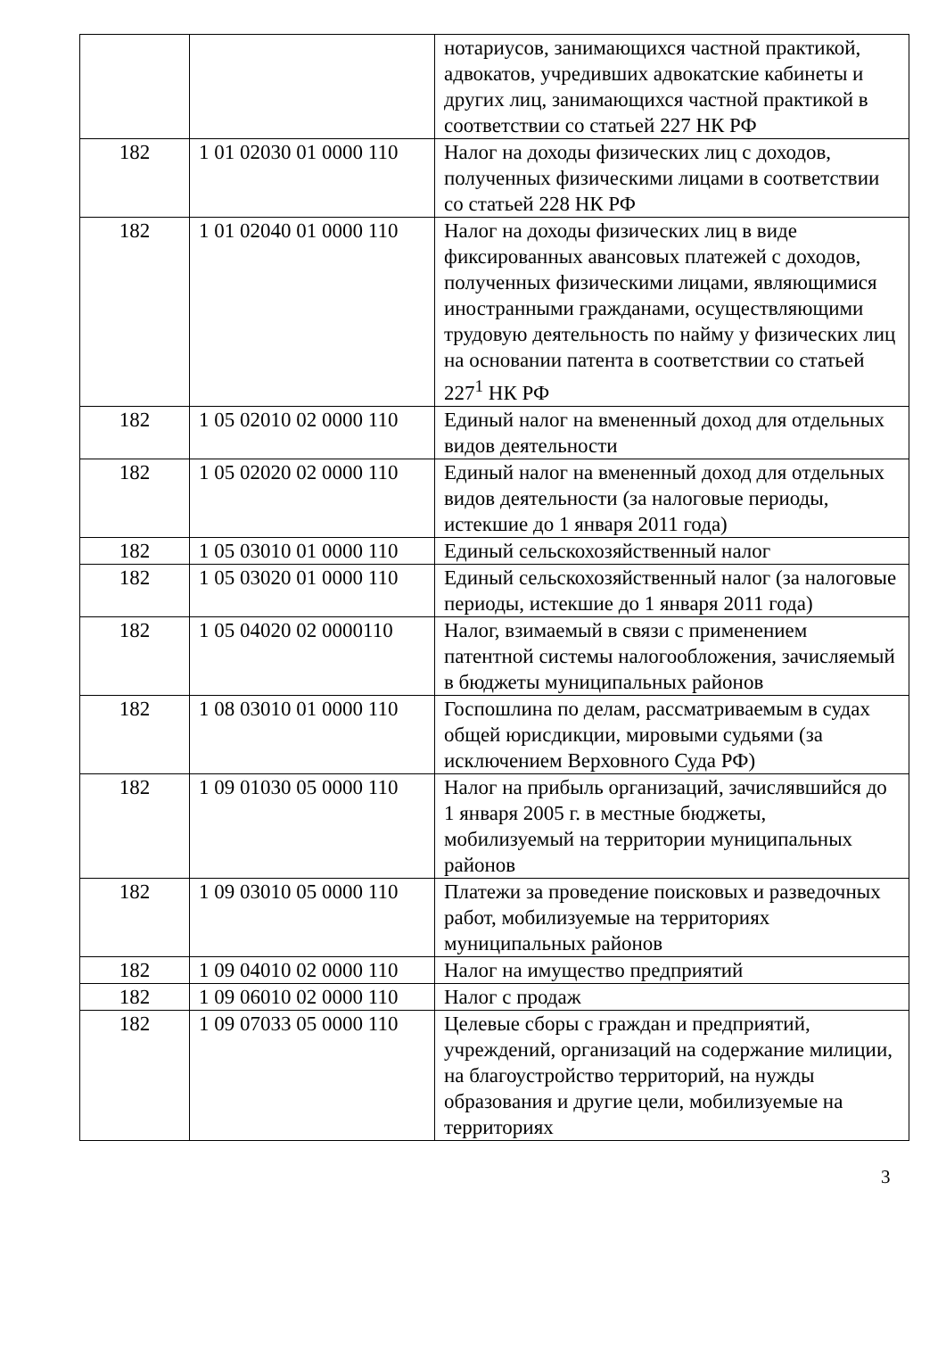| | | нотариусов, занимающихся частной практикой, адвокатов, учредивших адвокатские кабинеты и других лиц, занимающихся частной практикой в соответствии со статьей 227 НК РФ |
| 182 | 1 01 02030 01 0000 110 | Налог на доходы физических лиц с доходов, полученных физическими лицами в соответствии со статьей 228 НК РФ |
| 182 | 1 01 02040 01 0000 110 | Налог на доходы физических лиц в виде фиксированных авансовых платежей с доходов, полученных физическими лицами, являющимися иностранными гражданами, осуществляющими трудовую деятельность по найму у физических лиц на основании патента в соответствии со статьей 227<sup>1</sup> НК РФ |
| 182 | 1 05 02010 02 0000 110 | Единый налог на вмененный доход для отдельных видов деятельности |
| 182 | 1 05 02020 02 0000 110 | Единый налог на вмененный доход для отдельных видов деятельности (за налоговые периоды, истекшие до 1 января 2011 года) |
| 182 | 1 05 03010 01 0000 110 | Единый сельскохозяйственный налог |
| 182 | 1 05 03020 01 0000 110 | Единый сельскохозяйственный налог (за налоговые периоды, истекшие до 1 января 2011 года) |
| 182 | 1 05 04020 02 0000110 | Налог, взимаемый в связи с применением патентной системы налогообложения, зачисляемый в бюджеты муниципальных районов |
| 182 | 1 08 03010 01 0000 110 | Госпошлина по делам, рассматриваемым в судах общей юрисдикции, мировыми судьями (за исключением Верховного Суда РФ) |
| 182 | 1 09 01030 05 0000 110 | Налог на прибыль организаций, зачислявшийся до 1 января 2005 г. в местные бюджеты, мобилизуемый на территории муниципальных районов |
| 182 | 1 09 03010 05 0000 110 | Платежи за проведение поисковых и разведочных работ, мобилизуемые на территориях муниципальных районов |
| 182 | 1 09 04010 02 0000 110 | Налог на имущество предприятий |
| 182 | 1 09 06010 02 0000 110 | Налог с продаж |
| 182 | 1 09 07033 05 0000 110 | Целевые сборы с граждан и предприятий, учреждений, организаций на содержание милиции, на благоустройство территорий, на нужды образования и другие цели, мобилизуемые на территориях |
3